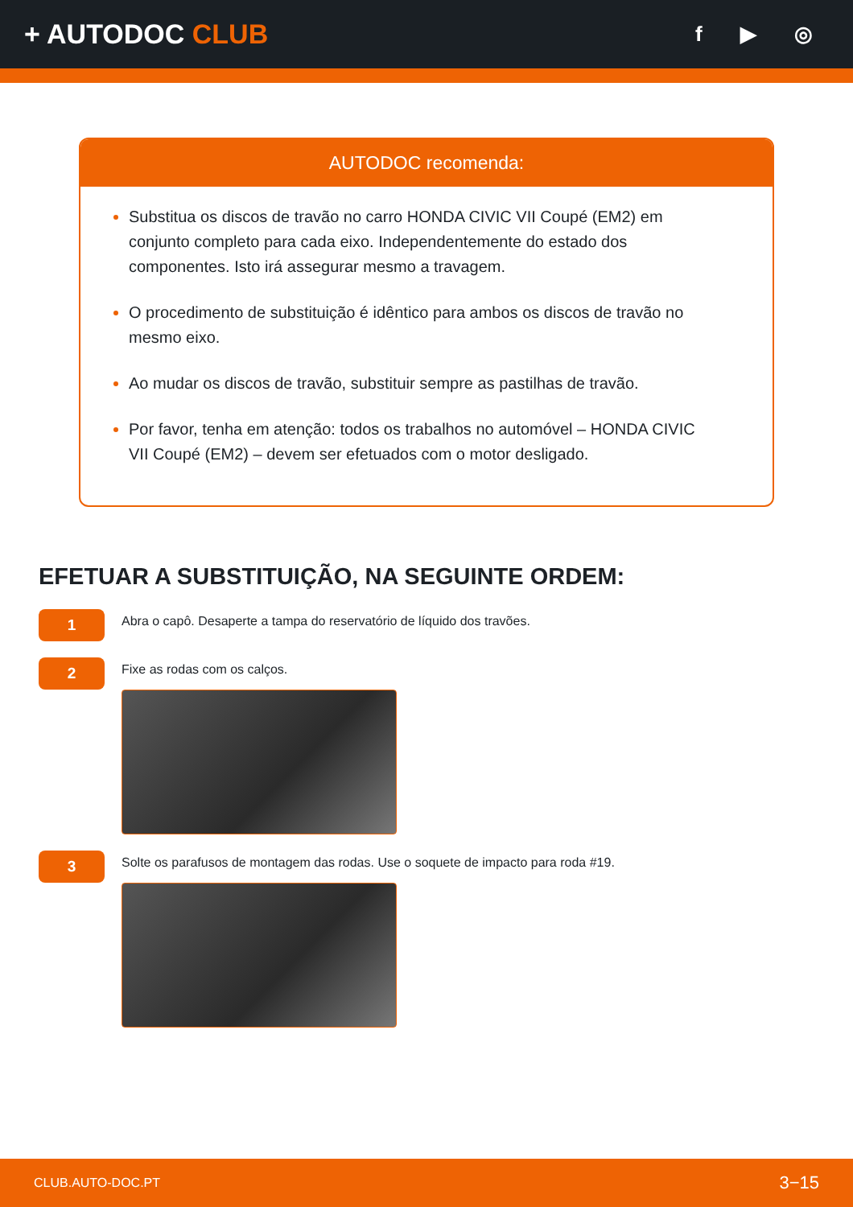+ AUTODOC CLUB
f ▶ ◎
AUTODOC recomenda:
Substitua os discos de travão no carro HONDA CIVIC VII Coupé (EM2) em conjunto completo para cada eixo. Independentemente do estado dos componentes. Isto irá assegurar mesmo a travagem.
O procedimento de substituição é idêntico para ambos os discos de travão no mesmo eixo.
Ao mudar os discos de travão, substituir sempre as pastilhas de travão.
Por favor, tenha em atenção: todos os trabalhos no automóvel – HONDA CIVIC VII Coupé (EM2) – devem ser efetuados com o motor desligado.
EFETUAR A SUBSTITUIÇÃO, NA SEGUINTE ORDEM:
1
Abra o capô. Desaperte a tampa do reservatório de líquido dos travões.
2
Fixe as rodas com os calços.
3
Solte os parafusos de montagem das rodas. Use o soquete de impacto para roda #19.
CLUB.AUTO-DOC.PT 3−15